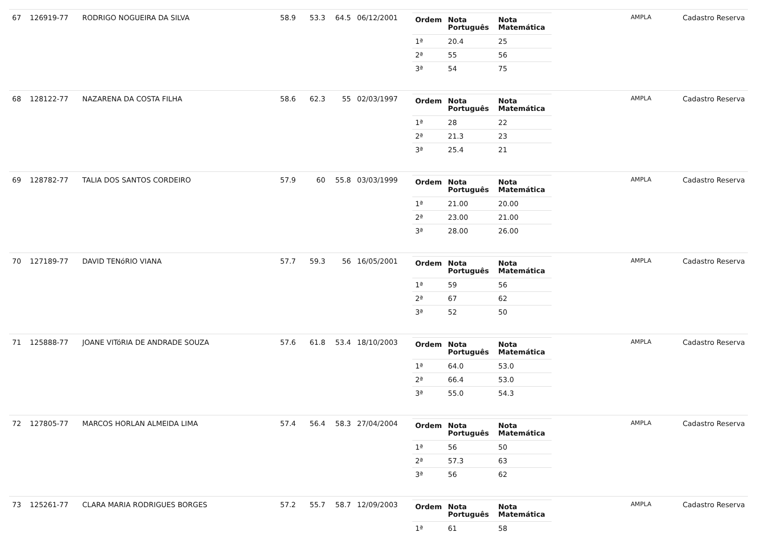| 67 | 126919-77 | RODRIGO NOGUEIRA DA SILVA | 58.9 | 53.3 | 64.5 | 06/12/2001 | / Ordem / Nota Português / Nota Matemática / / --- / --- / --- / / 1ª / 20.4 / 25 / / 2ª / 55 / 56 / / 3ª / 54 / 75 / | AMPLA | Cadastro Reserva |
| 68 | 128122-77 | NAZARENA DA COSTA FILHA | 58.6 | 62.3 | 55 | 02/03/1997 | / Ordem / Nota Português / Nota Matemática / / --- / --- / --- / / 1ª / 28 / 22 / / 2ª / 21.3 / 23 / / 3ª / 25.4 / 21 / | AMPLA | Cadastro Reserva |
| 69 | 128782-77 | TALIA DOS SANTOS CORDEIRO | 57.9 | 60 | 55.8 | 03/03/1999 | / Ordem / Nota Português / Nota Matemática / / --- / --- / --- / / 1ª / 21.00 / 20.00 / / 2ª / 23.00 / 21.00 / / 3ª / 28.00 / 26.00 / | AMPLA | Cadastro Reserva |
| 70 | 127189-77 | DAVID TENóRIO VIANA | 57.7 | 59.3 | 56 | 16/05/2001 | / Ordem / Nota Português / Nota Matemática / / --- / --- / --- / / 1ª / 59 / 56 / / 2ª / 67 / 62 / / 3ª / 52 / 50 / | AMPLA | Cadastro Reserva |
| 71 | 125888-77 | JOANE VITóRIA DE ANDRADE SOUZA | 57.6 | 61.8 | 53.4 | 18/10/2003 | / Ordem / Nota Português / Nota Matemática / / --- / --- / --- / / 1ª / 64.0 / 53.0 / / 2ª / 66.4 / 53.0 / / 3ª / 55.0 / 54.3 / | AMPLA | Cadastro Reserva |
| 72 | 127805-77 | MARCOS HORLAN ALMEIDA LIMA | 57.4 | 56.4 | 58.3 | 27/04/2004 | / Ordem / Nota Português / Nota Matemática / / --- / --- / --- / / 1ª / 56 / 50 / / 2ª / 57.3 / 63 / / 3ª / 56 / 62 / | AMPLA | Cadastro Reserva |
| 73 | 125261-77 | CLARA MARIA RODRIGUES BORGES | 57.2 | 55.7 | 58.7 | 12/09/2003 | / Ordem / Nota Português / Nota Matemática / / --- / --- / --- / / 1ª / 61 / 58 / | AMPLA | Cadastro Reserva |